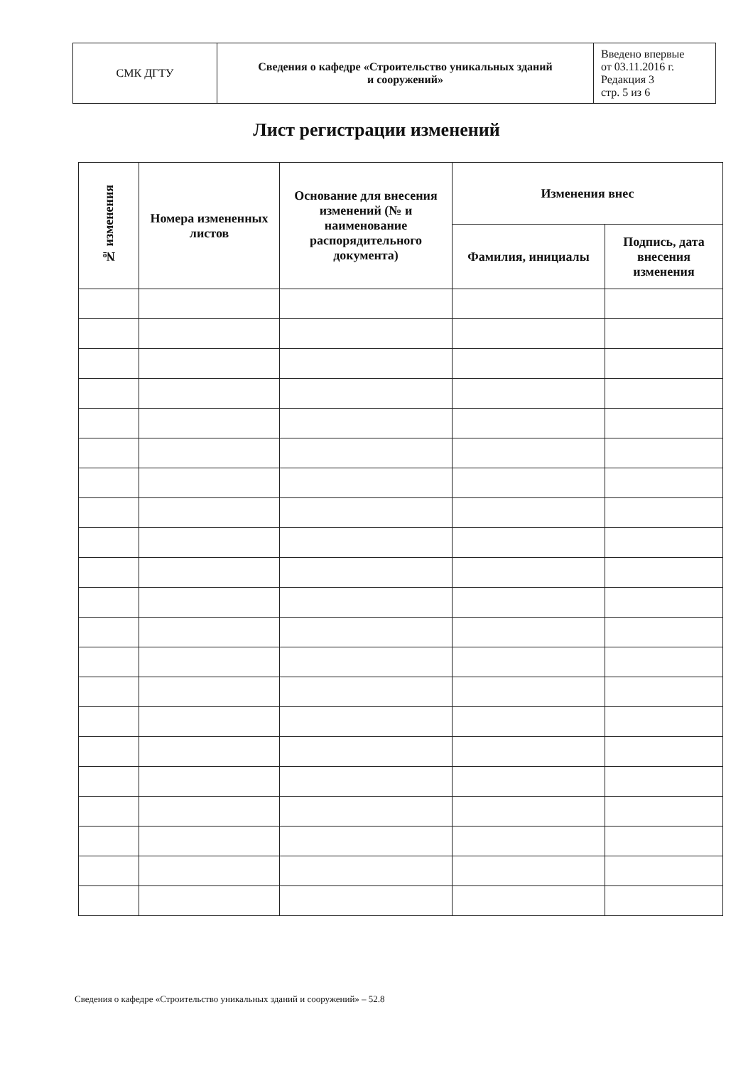| СМК ДГТУ | Сведения о кафедре «Строительство уникальных зданий и сооружений» | Введено впервые от 03.11.2016 г. Редакция 3 стр. 5 из 6 |
Лист регистрации изменений
| № изменения | Номера измененных листов | Основание для внесения изменений (№ и наименование распорядительного документа) | Изменения внес | |
| --- | --- | --- | --- | --- |
| | | | Фамилия, инициалы | Подпись, дата внесения изменения |
Сведения о кафедре «Строительство уникальных зданий и сооружений» – 52.8